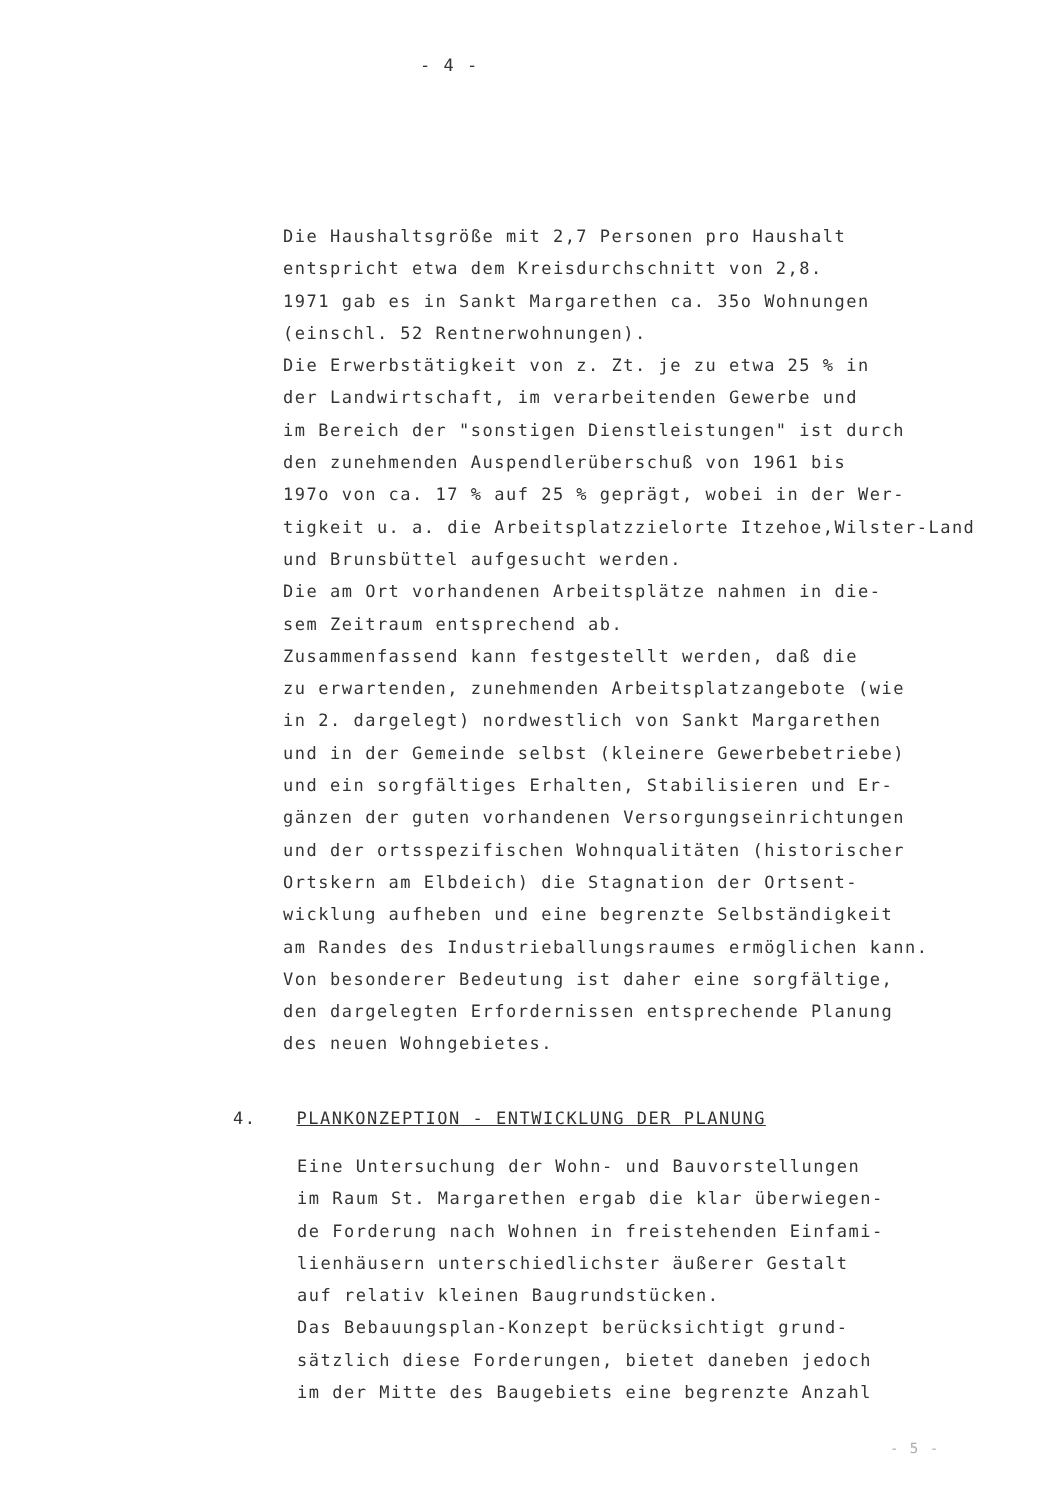- 4 -
Die Haushaltsgröße mit 2,7 Personen pro Haushalt
entspricht etwa dem Kreisdurchschnitt von 2,8.
1971 gab es in Sankt Margarethen ca. 35o Wohnungen
(einschl. 52 Rentnerwohnungen).
Die Erwerbstätigkeit von z. Zt. je zu etwa 25 % in
der Landwirtschaft, im verarbeitenden Gewerbe und
im Bereich der "sonstigen Dienstleistungen" ist durch
den zunehmenden Auspendlerüberschuß von 1961 bis
197o von ca. 17 % auf 25 % geprägt, wobei in der Wer-
tigkeit u. a. die Arbeitsplatzzielorte Itzehoe,Wilster-Land
und Brunsbüttel aufgesucht werden.
Die am Ort vorhandenen Arbeitsplätze nahmen in die-
sem Zeitraum entsprechend ab.
Zusammenfassend kann festgestellt werden, daß die
zu erwartenden, zunehmenden Arbeitsplatzangebote (wie
in 2. dargelegt) nordwestlich von Sankt Margarethen
und in der Gemeinde selbst (kleinere Gewerbebetriebe)
und ein sorgfältiges Erhalten, Stabilisieren und Er-
gänzen der guten vorhandenen Versorgungseinrichtungen
und der ortsspezifischen Wohnqualitäten (historischer
Ortskern am Elbdeich) die Stagnation der Ortsent-
wicklung aufheben und eine begrenzte Selbständigkeit
am Randes des Industrieballungsraumes ermöglichen kann.
Von besonderer Bedeutung ist daher eine sorgfältige,
den dargelegten Erfordernissen entsprechende Planung
des neuen Wohngebietes.
4. PLANKONZEPTION - ENTWICKLUNG DER PLANUNG
Eine Untersuchung der Wohn- und Bauvorstellungen
im Raum St. Margarethen ergab die klar überwiegen-
de Forderung nach Wohnen in freistehenden Einfami-
lienhäusern unterschiedlichster äußerer Gestalt
auf relativ kleinen Baugrundstücken.
Das Bebauungsplan-Konzept berücksichtigt grund-
sätzlich diese Forderungen, bietet daneben jedoch
im der Mitte des Baugebiets eine begrenzte Anzahl
- 5 -